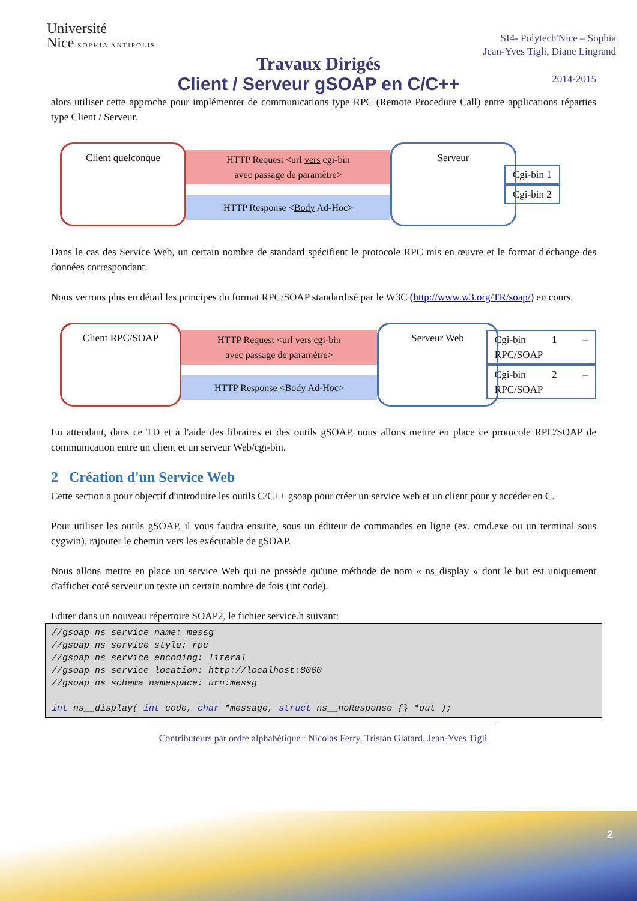Université
Nice SOPHIA ANTIPOLIS
SI4- Polytech'Nice – Sophia
Jean-Yves Tigli, Diane Lingrand
2014-2015
Travaux Dirigés
Client / Serveur gSOAP en C/C++
alors utiliser cette approche pour implémenter de communications type RPC (Remote Procedure Call) entre applications réparties type Client / Serveur.
Client quelconque
HTTP Request <url vers cgi-bin
avec passage de paramètre>
HTTP Response <Body Ad-Hoc>
Serveur
Cgi-bin 1
Cgi-bin 2
Dans le cas des Service Web, un certain nombre de standard spécifient le protocole RPC mis en œuvre et le format d'échange des données correspondant.
Nous verrons plus en détail les principes du format RPC/SOAP standardisé par le W3C (http://www.w3.org/TR/soap/) en cours.
Client RPC/SOAP
HTTP Request <url vers cgi-bin
avec passage de paramètre>
HTTP Response <Body Ad-Hoc>
Serveur Web
Cgi-bin 1 – RPC/SOAP
Cgi-bin 2 – RPC/SOAP
En attendant, dans ce TD et à l'aide des libraires et des outils gSOAP, nous allons mettre en place ce protocole RPC/SOAP de communication entre un client et un serveur Web/cgi-bin.
2 Création d'un Service Web
Cette section a pour objectif d'introduire les outils C/C++ gsoap pour créer un service web et un client pour y accéder en C.
Pour utiliser les outils gSOAP, il vous faudra ensuite, sous un éditeur de commandes en ligne (ex. cmd.exe ou un terminal sous cygwin), rajouter le chemin vers les exécutable de gSOAP.
Nous allons mettre en place un service Web qui ne possède qu'une méthode de nom « ns_display » dont le but est uniquement d'afficher coté serveur un texte un certain nombre de fois (int code).
Editer dans un nouveau répertoire SOAP2, le fichier service.h suivant:
//gsoap ns service name: messg
//gsoap ns service style: rpc
//gsoap ns service encoding: literal
//gsoap ns service location: http://localhost:8060
//gsoap ns schema namespace: urn:messg

int ns__display( int code, char *message, struct ns__noResponse {} *out );
Contributeurs par ordre alphabétique : Nicolas Ferry, Tristan Glatard, Jean-Yves Tigli
2